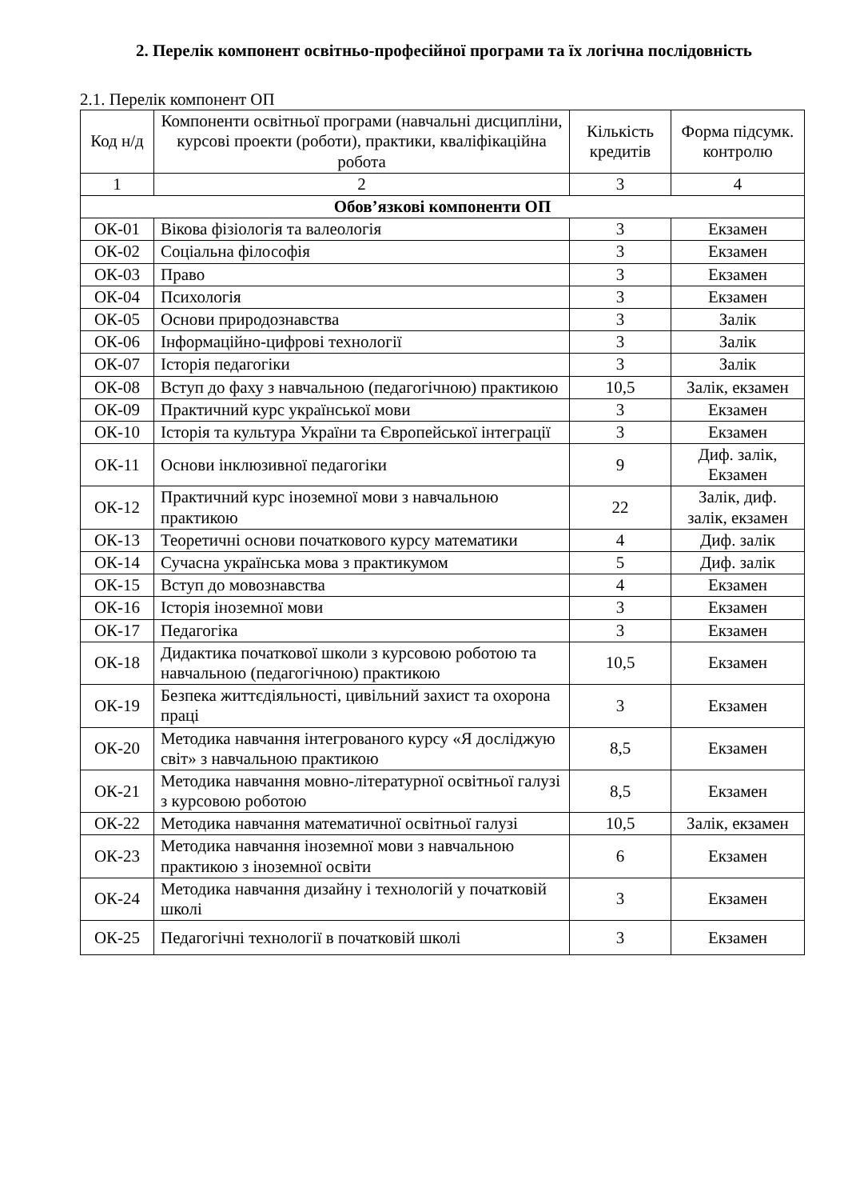2. Перелік компонент освітньо-професійної програми та їх логічна послідовність
2.1. Перелік компонент ОП
| Код н/д | Компоненти освітньої програми (навчальні дисципліни, курсові проекти (роботи), практики, кваліфікаційна робота | Кількість кредитів | Форма підсумк. контролю |
| --- | --- | --- | --- |
| 1 | 2 | 3 | 4 |
| Обов’язкові компоненти ОП | | | |
| ОК-01 | Вікова фізіологія та валеологія | 3 | Екзамен |
| ОК-02 | Соціальна філософія | 3 | Екзамен |
| ОК-03 | Право | 3 | Екзамен |
| ОК-04 | Психологія | 3 | Екзамен |
| ОК-05 | Основи природознавства | 3 | Залік |
| ОК-06 | Інформаційно-цифрові технології | 3 | Залік |
| ОК-07 | Історія педагогіки | 3 | Залік |
| ОК-08 | Вступ до фаху з навчальною (педагогічною) практикою | 10,5 | Залік, екзамен |
| ОК-09 | Практичний курс української мови | 3 | Екзамен |
| ОК-10 | Історія та культура України та Європейської інтеграції | 3 | Екзамен |
| ОК-11 | Основи інклюзивної педагогіки | 9 | Диф. залік, Екзамен |
| ОК-12 | Практичний курс іноземної мови з навчальною практикою | 22 | Залік, диф. залік, екзамен |
| ОК-13 | Теоретичні основи початкового курсу математики | 4 | Диф. залік |
| ОК-14 | Сучасна українська мова з практикумом | 5 | Диф. залік |
| ОК-15 | Вступ до мовознавства | 4 | Екзамен |
| ОК-16 | Історія іноземної мови | 3 | Екзамен |
| ОК-17 | Педагогіка | 3 | Екзамен |
| ОК-18 | Дидактика початкової школи з курсовою роботою та навчальною (педагогічною) практикою | 10,5 | Екзамен |
| ОК-19 | Безпека життєдіяльності, цивільний захист та охорона праці | 3 | Екзамен |
| ОК-20 | Методика навчання інтегрованого курсу «Я досліджую світ» з навчальною практикою | 8,5 | Екзамен |
| ОК-21 | Методика навчання мовно-літературної освітньої галузі з курсовою роботою | 8,5 | Екзамен |
| ОК-22 | Методика навчання математичної освітньої галузі | 10,5 | Залік, екзамен |
| ОК-23 | Методика навчання іноземної мови з навчальною практикою з іноземної освіти | 6 | Екзамен |
| ОК-24 | Методика навчання дизайну і технологій у початковій школі | 3 | Екзамен |
| ОК-25 | Педагогічні технології в початковій школі | 3 | Екзамен |